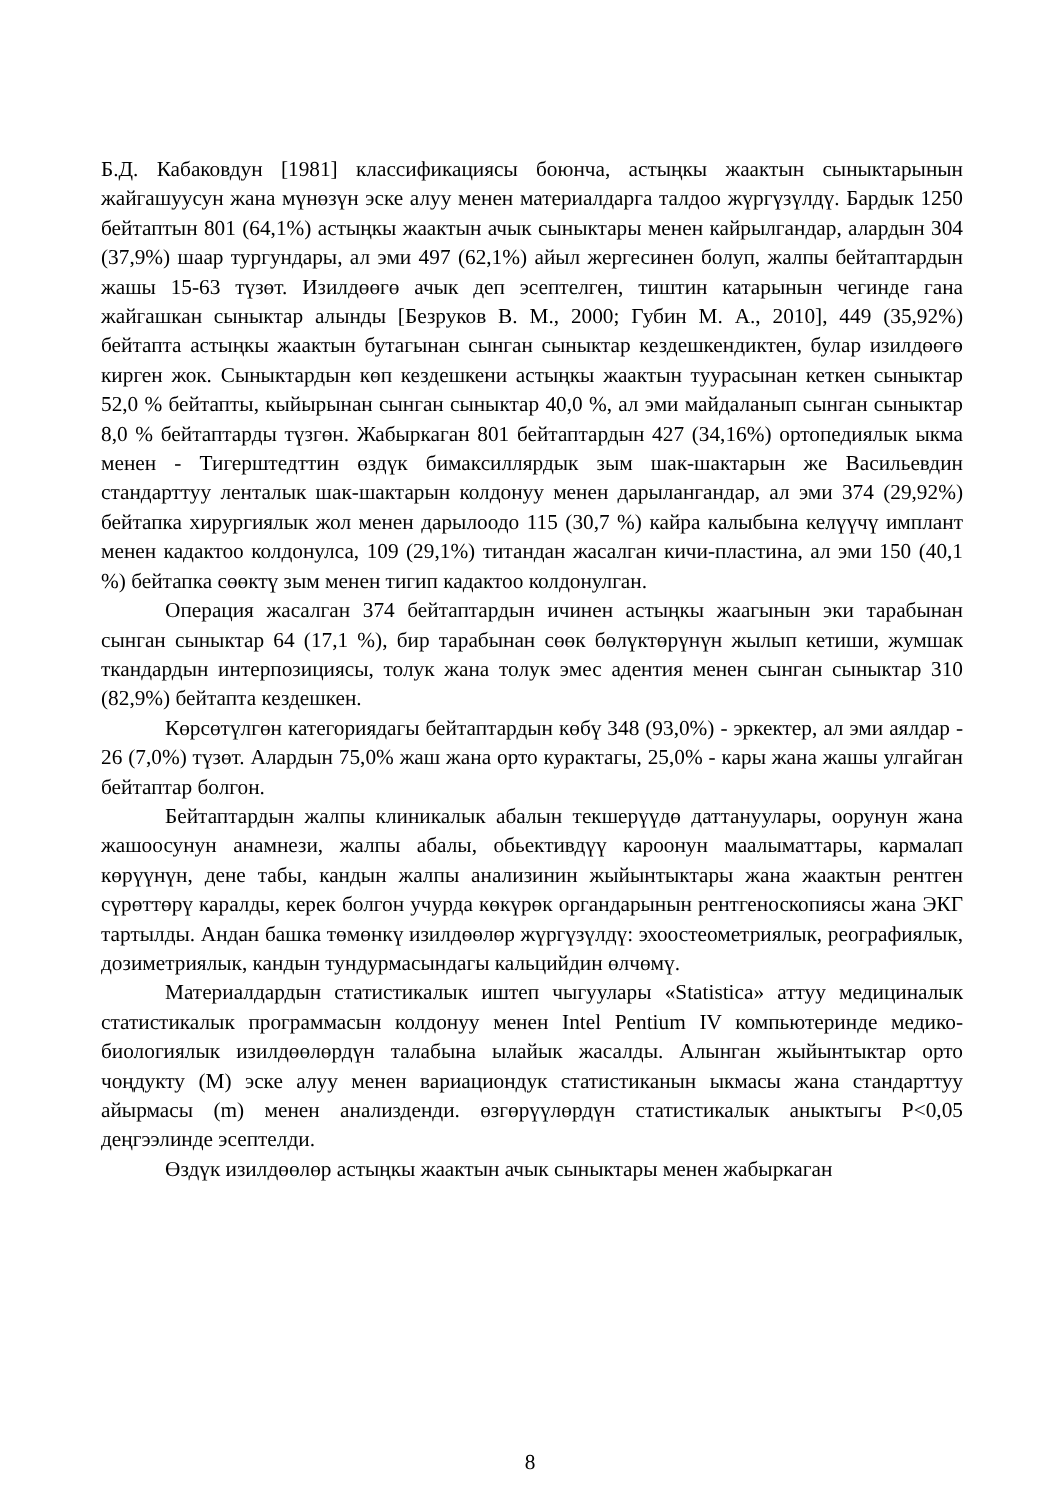Б.Д. Кабаковдун [1981] классификациясы боюнча, астыңкы жаактын сыныктарынын жайгашуусун жана мүнөзүн эске алуу менен материалдарга талдоо жүргүзүлдү. Бардык 1250 бейтаптын 801 (64,1%) астыңкы жаактын ачык сыныктары менен кайрылгандар, алардын 304 (37,9%) шаар тургундары, ал эми 497 (62,1%) айыл жергесинен болуп, жалпы бейтаптардын жашы 15-63 түзөт. Изилдөөгө ачык деп эсептелген, тиштин катарынын чегинде гана жайгашкан сыныктар алынды [Безруков В. М., 2000; Губин М. А., 2010], 449 (35,92%) бейтапта астыңкы жаактын бутагынан сынган сыныктар кездешкендиктен, булар изилдөөгө кирген жок. Сыныктардын көп кездешкени астыңкы жаактын туурасынан кеткен сыныктар 52,0 % бейтапты, кыйырынан сынган сыныктар 40,0 %, ал эми майдаланып сынган сыныктар 8,0 % бейтаптарды түзгөн. Жабыркаган 801 бейтаптардын 427 (34,16%) ортопедиялык ыкма менен - Тигерштедттин өздүк бимаксиллярдык зым шак-шактарын же Васильевдин стандарттуу ленталык шак-шактарын колдонуу менен дарылангандар, ал эми 374 (29,92%) бейтапка хирургиялык жол менен дарылоодо 115 (30,7 %) кайра калыбына келүүчү имплант менен кадактоо колдонулса, 109 (29,1%) титандан жасалган кичи-пластина, ал эми 150 (40,1 %) бейтапка сөөктү зым менен тигип кадактоо колдонулган.
Операция жасалган 374 бейтаптардын ичинен астыңкы жаагынын эки тарабынан сынган сыныктар 64 (17,1 %), бир тарабынан сөөк бөлүктөрүнүн жылып кетиши, жумшак ткандардын интерпозициясы, толук жана толук эмес адентия менен сынган сыныктар 310 (82,9%) бейтапта кездешкен.
Көрсөтүлгөн категориядагы бейтаптардын көбү 348 (93,0%) - эркектер, ал эми аялдар - 26 (7,0%) түзөт. Алардын 75,0% жаш жана орто курактагы, 25,0% - кары жана жашы улгайган бейтаптар болгон.
Бейтаптардын жалпы клиникалык абалын текшерүүдө даттануулары, оорунун жана жашоосунун анамнези, жалпы абалы, обьективдүү кароонун маалыматтары, кармалап көрүүнүн, дене табы, кандын жалпы анализинин жыйынтыктары жана жаактын рентген сүрөттөрү каралды, керек болгон учурда көкүрөк органдарынын рентгеноскопиясы жана ЭКГ тартылды. Андан башка төмөнкү изилдөөлөр жүргүзүлдү: эхоостеометриялык, реографиялык, дозиметриялык, кандын тундурмасындагы кальцийдин өлчөмү.
Материалдардын статистикалык иштеп чыгуулары «Statistica» аттуу медициналык статистикалык программасын колдонуу менен Intel Pentium IV компьютеринде медико-биологиялык изилдөөлөрдүн талабына ылайык жасалды. Алынган жыйынтыктар орто чоңдукту (М) эске алуу менен вариациондук статистиканын ыкмасы жана стандарттуу айырмасы (m) менен анализденди. өзгөрүүлөрдүн статистикалык аныктыгы Р<0,05 деңгээлинде эсептелди.
Өздүк изилдөөлөр астыңкы жаактын ачык сыныктары менен жабыркаган
8